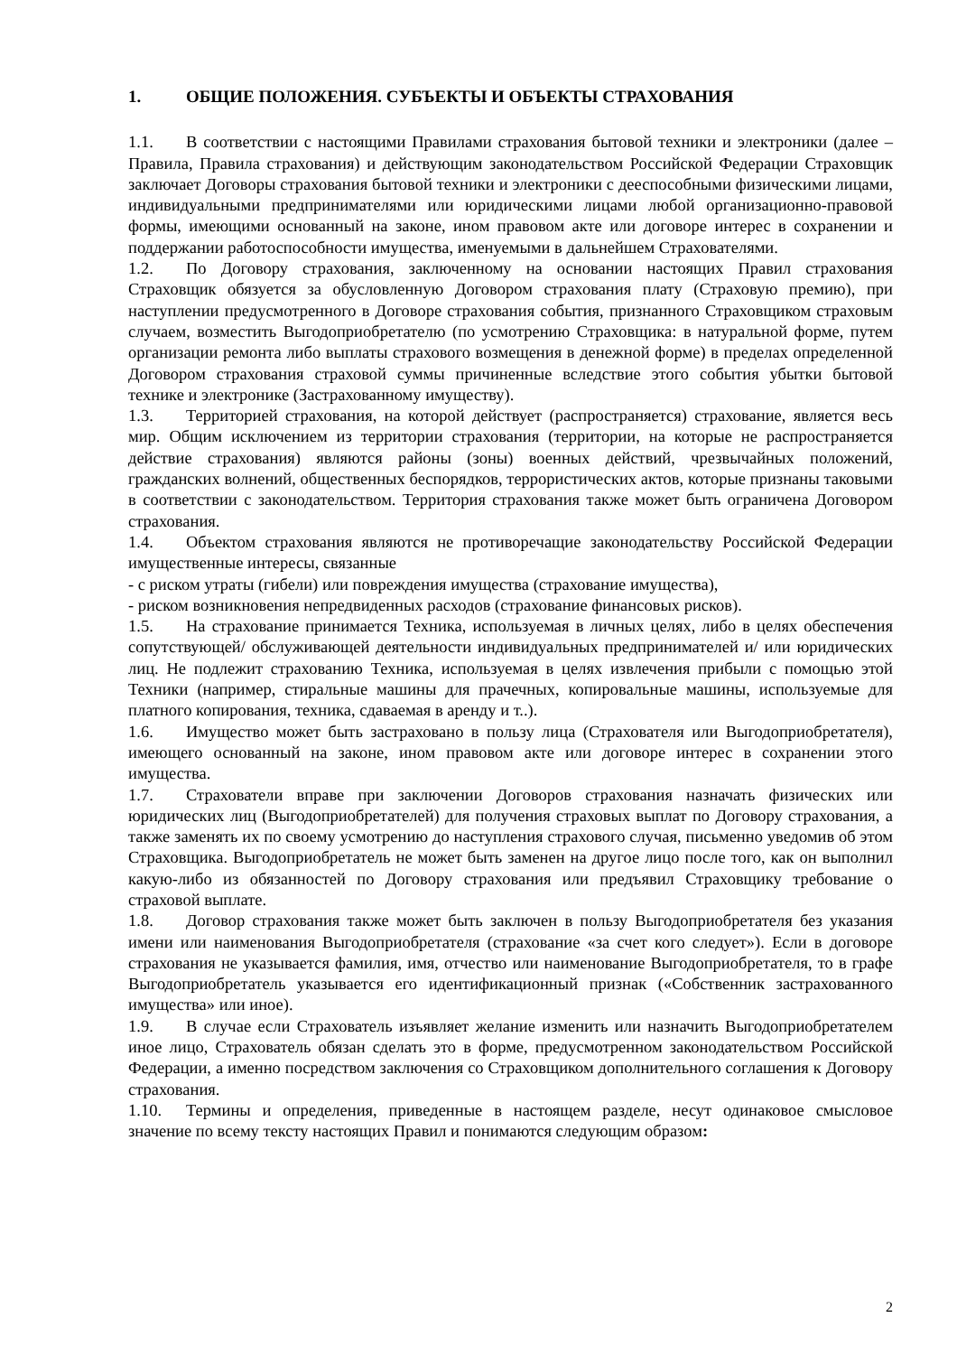1. ОБЩИЕ ПОЛОЖЕНИЯ. СУБЪЕКТЫ И ОБЪЕКТЫ СТРАХОВАНИЯ
1.1. В соответствии с настоящими Правилами страхования бытовой техники и электроники (далее – Правила, Правила страхования) и действующим законодательством Российской Федерации Страховщик заключает Договоры страхования бытовой техники и электроники с дееспособными физическими лицами, индивидуальными предпринимателями или юридическими лицами любой организационно-правовой формы, имеющими основанный на законе, ином правовом акте или договоре интерес в сохранении и поддержании работоспособности имущества, именуемыми в дальнейшем Страхователями.
1.2. По Договору страхования, заключенному на основании настоящих Правил страхования Страховщик обязуется за обусловленную Договором страхования плату (Страховую премию), при наступлении предусмотренного в Договоре страхования события, признанного Страховщиком страховым случаем, возместить Выгодоприобретателю (по усмотрению Страховщика: в натуральной форме, путем организации ремонта либо выплаты страхового возмещения в денежной форме) в пределах определенной Договором страхования страховой суммы причиненные вследствие этого события убытки бытовой технике и электронике (Застрахованному имуществу).
1.3. Территорией страхования, на которой действует (распространяется) страхование, является весь мир. Общим исключением из территории страхования (территории, на которые не распространяется действие страхования) являются районы (зоны) военных действий, чрезвычайных положений, гражданских волнений, общественных беспорядков, террористических актов, которые признаны таковыми в соответствии с законодательством. Территория страхования также может быть ограничена Договором страхования.
1.4. Объектом страхования являются не противоречащие законодательству Российской Федерации имущественные интересы, связанные
- с риском утраты (гибели) или повреждения имущества (страхование имущества),
- риском возникновения непредвиденных расходов (страхование финансовых рисков).
1.5. На страхование принимается Техника, используемая в личных целях, либо в целях обеспечения сопутствующей/ обслуживающей деятельности индивидуальных предпринимателей и/ или юридических лиц. Не подлежит страхованию Техника, используемая в целях извлечения прибыли с помощью этой Техники (например, стиральные машины для прачечных, копировальные машины, используемые для платного копирования, техника, сдаваемая в аренду и т..).
1.6. Имущество может быть застраховано в пользу лица (Страхователя или Выгодоприобретателя), имеющего основанный на законе, ином правовом акте или договоре интерес в сохранении этого имущества.
1.7. Страхователи вправе при заключении Договоров страхования назначать физических или юридических лиц (Выгодоприобретателей) для получения страховых выплат по Договору страхования, а также заменять их по своему усмотрению до наступления страхового случая, письменно уведомив об этом Страховщика. Выгодоприобретатель не может быть заменен на другое лицо после того, как он выполнил какую-либо из обязанностей по Договору страхования или предъявил Страховщику требование о страховой выплате.
1.8. Договор страхования также может быть заключен в пользу Выгодоприобретателя без указания имени или наименования Выгодоприобретателя (страхование «за счет кого следует»). Если в договоре страхования не указывается фамилия, имя, отчество или наименование Выгодоприобретателя, то в графе Выгодоприобретатель указывается его идентификационный признак («Собственник застрахованного имущества» или иное).
1.9. В случае если Страхователь изъявляет желание изменить или назначить Выгодоприобретателем иное лицо, Страхователь обязан сделать это в форме, предусмотренном законодательством Российской Федерации, а именно посредством заключения со Страховщиком дополнительного соглашения к Договору страхования.
1.10. Термины и определения, приведенные в настоящем разделе, несут одинаковое смысловое значение по всему тексту настоящих Правил и понимаются следующим образом:
2